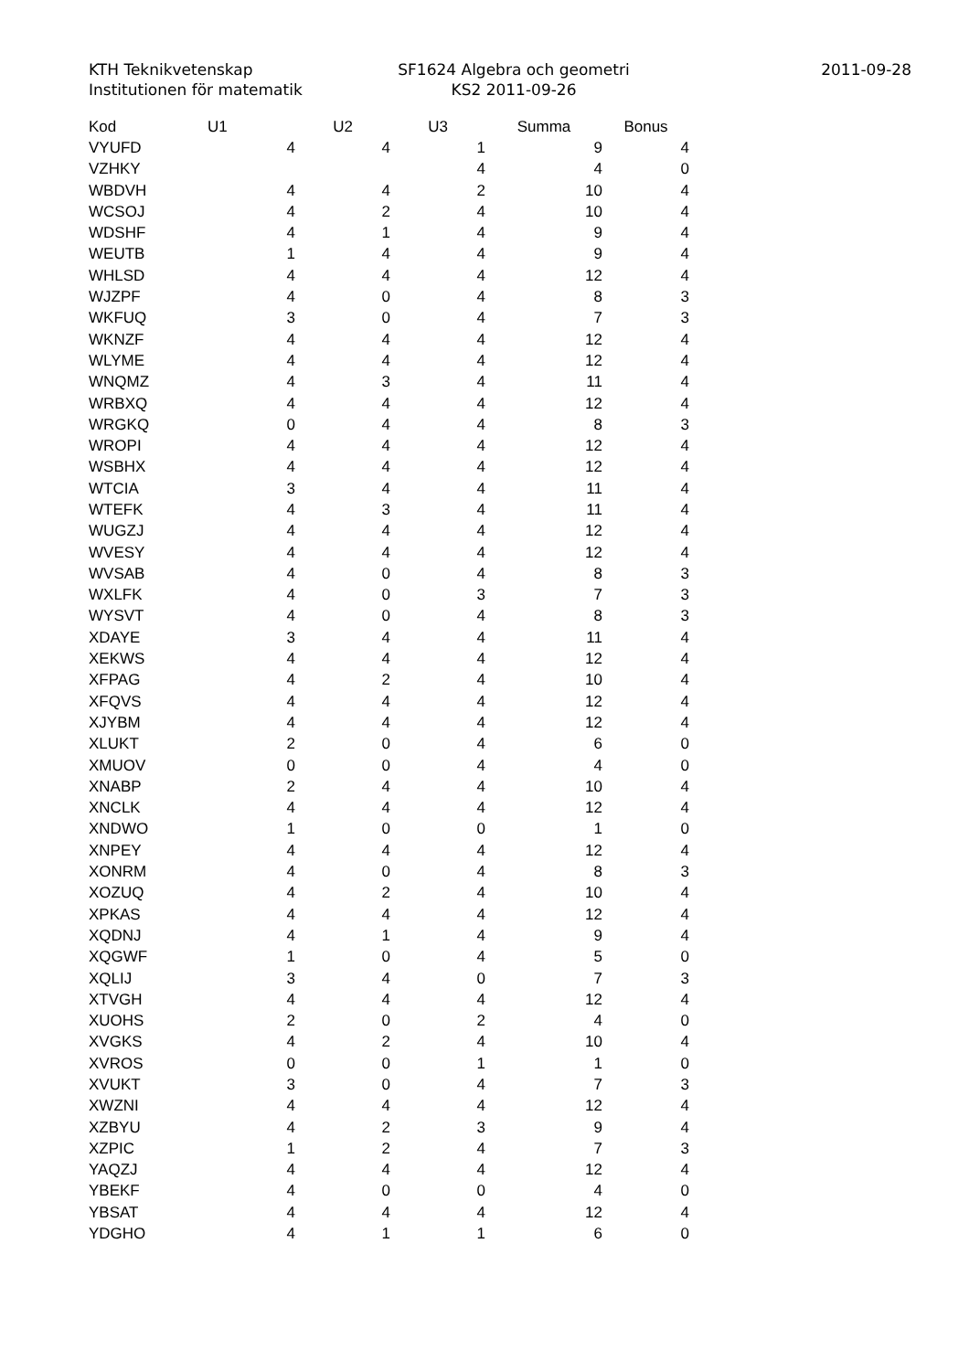KTH Teknikvetenskap
Institutionen för matematik
SF1624 Algebra och geometri
KS2 2011-09-26
2011-09-28
| Kod | U1 | U2 | U3 | Summa | Bonus |
| --- | --- | --- | --- | --- | --- |
| VYUFD | 4 | 4 | 1 | 9 | 4 |
| VZHKY | | | 4 | 4 | 0 |
| WBDVH | 4 | 4 | 2 | 10 | 4 |
| WCSOJ | 4 | 2 | 4 | 10 | 4 |
| WDSHF | 4 | 1 | 4 | 9 | 4 |
| WEUTB | 1 | 4 | 4 | 9 | 4 |
| WHLSD | 4 | 4 | 4 | 12 | 4 |
| WJZPF | 4 | 0 | 4 | 8 | 3 |
| WKFUQ | 3 | 0 | 4 | 7 | 3 |
| WKNZF | 4 | 4 | 4 | 12 | 4 |
| WLYME | 4 | 4 | 4 | 12 | 4 |
| WNQMZ | 4 | 3 | 4 | 11 | 4 |
| WRBXQ | 4 | 4 | 4 | 12 | 4 |
| WRGKQ | 0 | 4 | 4 | 8 | 3 |
| WROPI | 4 | 4 | 4 | 12 | 4 |
| WSBHX | 4 | 4 | 4 | 12 | 4 |
| WTCIA | 3 | 4 | 4 | 11 | 4 |
| WTEFK | 4 | 3 | 4 | 11 | 4 |
| WUGZJ | 4 | 4 | 4 | 12 | 4 |
| WVESY | 4 | 4 | 4 | 12 | 4 |
| WVSAB | 4 | 0 | 4 | 8 | 3 |
| WXLFK | 4 | 0 | 3 | 7 | 3 |
| WYSVT | 4 | 0 | 4 | 8 | 3 |
| XDAYE | 3 | 4 | 4 | 11 | 4 |
| XEKWS | 4 | 4 | 4 | 12 | 4 |
| XFPAG | 4 | 2 | 4 | 10 | 4 |
| XFQVS | 4 | 4 | 4 | 12 | 4 |
| XJYBM | 4 | 4 | 4 | 12 | 4 |
| XLUKT | 2 | 0 | 4 | 6 | 0 |
| XMUOV | 0 | 0 | 4 | 4 | 0 |
| XNABP | 2 | 4 | 4 | 10 | 4 |
| XNCLK | 4 | 4 | 4 | 12 | 4 |
| XNDWO | 1 | 0 | 0 | 1 | 0 |
| XNPEY | 4 | 4 | 4 | 12 | 4 |
| XONRM | 4 | 0 | 4 | 8 | 3 |
| XOZUQ | 4 | 2 | 4 | 10 | 4 |
| XPKAS | 4 | 4 | 4 | 12 | 4 |
| XQDNJ | 4 | 1 | 4 | 9 | 4 |
| XQGWF | 1 | 0 | 4 | 5 | 0 |
| XQLIJ | 3 | 4 | 0 | 7 | 3 |
| XTVGH | 4 | 4 | 4 | 12 | 4 |
| XUOHS | 2 | 0 | 2 | 4 | 0 |
| XVGKS | 4 | 2 | 4 | 10 | 4 |
| XVROS | 0 | 0 | 1 | 1 | 0 |
| XVUKT | 3 | 0 | 4 | 7 | 3 |
| XWZNI | 4 | 4 | 4 | 12 | 4 |
| XZBYU | 4 | 2 | 3 | 9 | 4 |
| XZPIC | 1 | 2 | 4 | 7 | 3 |
| YAQZJ | 4 | 4 | 4 | 12 | 4 |
| YBEKF | 4 | 0 | 0 | 4 | 0 |
| YBSAT | 4 | 4 | 4 | 12 | 4 |
| YDGHO | 4 | 1 | 1 | 6 | 0 |